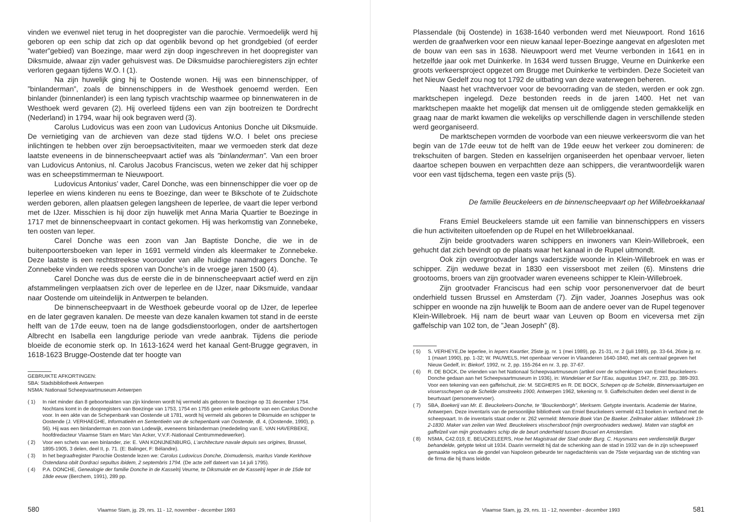vinden we evenwel niet terug in het doopregister van die parochie. Vermoedelijk werd hij geboren op een schip dat zich op dat ogenblik bevond op het grondgebied (of eerder ”water”gebied) van Boezinge, maar werd zijn doop ingeschreven in het doopregister van Diksmuide, alwaar zijn vader gehuisvest was. De Diksmuidse parochieregisters zijn echter verloren gegaan tijdens W.O. I (1).
Na zijn huwelijk ging hij te Oostende wonen. Hij was een binnenschipper, of ”binlanderman”, zoals de binnenschippers in de Westhoek genoemd werden. Een binlander (binnenlander) is een lang typisch vrachtschip waarmee op binnenwateren in de Westhoek werd gevaren (2). Hij overleed tijdens een van zijn bootreizen te Dordrecht (Nederland) in 1794, waar hij ook begraven werd (3).
Carolus Ludovicus was een zoon van Ludovicus Antonius Donche uit Diksmuide. De vernietiging van de archieven van deze stad tijdens W.O. I belet ons preciese inlichtingen te hebben over zijn beroepsactiviteiten, maar we vermoeden sterk dat deze laatste eveneens in de binnenscheepvaart actief was als ”binlanderman”. Van een broer van Ludovicus Antonius, nl. Carolus Jacobus Franciscus, weten we zeker dat hij schipper was en scheepstimmerman te Nieuwpoort.
Ludovicus Antonius’ vader, Carel Donche, was een binnenschipper die voer op de Ieperlee en wiens kinderen nu eens te Boezinge, dan weer te Bikschote of te Zuidschote werden geboren, allen plaatsen gelegen langsheen de Ieperlee, de vaart die Ieper verbond met de IJzer. Misschien is hij door zijn huwelijk met Anna Maria Quartier te Boezinge in 1717 met de binnenscheepvaart in contact gekomen. Hij was herkomstig van Zonnebeke, ten oosten van Ieper.
Carel Donche was een zoon van Jan Baptiste Donche, die we in de buitenpoortersboeken van Ieper in 1691 vermeld vinden als kleermaker te Zonnebeke. Deze laatste is een rechtstreekse voorouder van alle huidige naamdragers Donche. Te Zonnebeke vinden we reeds sporen van Donche’s in de vroege jaren 1500 (4).
Carel Donche was dus de eerste die in de binnenscheepvaart actief werd en zijn afstammelingen verplaatsen zich over de Ieperlee en de IJzer, naar Diksmuide, vandaar naar Oostende om uiteindelijk in Antwerpen te belanden.
De binnenscheepvaart in de Westhoek gebeurde vooral op de IJzer, de Ieperlee en de later gegraven kanalen. De meeste van deze kanalen kwamen tot stand in de eerste helft van de 17de eeuw, toen na de lange godsdienstoorlogen, onder de aartshertogen Albrecht en Isabella een langdurige periode van vrede aanbrak. Tijdens die periode bloeide de economie sterk op. In 1613-1624 werd het kanaal Gent-Brugge gegraven, in 1618-1623 Brugge-Oostende dat ter hoogte van
GEBRUIKTE AFKORTINGEN:
SBA: Stadsbibliotheek Antwerpen
NSMA: Nationaal Scheepvaartmuseum Antwerpen
( 1) In niet minder dan 8 geboorteakten van zijn kinderen wordt hij vermeld als geboren te Boezinge op 31 december 1754. Nochtans komt in de doopregisters van Boezinge van 1753, 1754 en 1755 geen enkele geboorte van een Carolus Donche voor. In een akte van de Schepenbank van Oostende uit 1781, wordt hij vermeld als geboren te Diksmuide en schipper te Oostende (J. VERHAEGHE, Informatieën en Sententieën van de schepenbank van Oostende, dl. 4, (Oostende, 1990), p. 56). Hij was een binlanderman en zoon van Lodewijk, eveneens binlanderman (mededeling van E. VAN HAVERBEKE, hoofdredacteur Vlaamse Stam en Marc Van Acker, V.V.F.-Nationaal Centrummedewerker).
( 2) Voor een schets van een binlander, zie: E. VAN KONIJNENBURG, L’architecture navale depuis ses origines, Brussel, 1895-1905, 3 delen, deel II, p. 71. (E: Balinger, F: Bélandre).
( 3) In het begraafregister Parochie Oostende lezen we: Carolus Ludovicus Donche, Dixmudensis, maritus Vande Kerkhove Ostendana obiit Dordraci sepultus ibidem, 2 septembris 1794. (De acte zelf dateert van 14 juli 1795).
( 4) P.A. DONCHE, Genealogie der familie Donche in de Kasselrij Veurne, te Diksmuide en de Kasselrij Ieper in de 15de tot 18de eeuw (Berchem, 1991), 289 pp.
580 Vlaamse Stam, jg. 29, nrs. 11 - 12, november - december 1993
Plassendale (bij Oostende) in 1638-1640 verbonden werd met Nieuwpoort. Rond 1616 werden de graafwerken voor een nieuw kanaal Ieper-Boezinge aangevat en afgesloten met de bouw van een sas in 1638. Nieuwpoort werd met Veurne verbonden in 1641 en in hetzelfde jaar ook met Duinkerke. In 1634 werd tussen Brugge, Veurne en Duinkerke een groots verkeersproject opgezet om Brugge met Duinkerke te verbinden. Deze Societeit van het Nieuw Gedelf zou nog tot 1792 de uitbating van deze waterwegen beheren.
Naast het vrachtvervoer voor de bevoorrading van de steden, werden er ook zgn. marktschepen ingelegd. Deze bestonden reeds in de jaren 1400. Het net van marktschepen maakte het mogelijk dat mensen uit de omliggende steden gemakkelijk en graag naar de markt kwamen die wekelijks op verschillende dagen in verschillende steden werd georganiseerd.
De marktschepen vormden de voorbode van een nieuwe verkeersvorm die van het begin van de 17de eeuw tot de helft van de 19de eeuw het verkeer zou domineren: de trekschuiten of bargen. Steden en kasselrijen organiseerden het openbaar vervoer, lieten daartoe schepen bouwen en verpachtten deze aan schippers, die verantwoordelijk waren voor een vast tijdschema, tegen een vaste prijs (5).
De familie Beuckeleers en de binnenscheepvaart op het Willebroekkanaal
Frans Emiel Beuckeleers stamde uit een familie van binnenschippers en vissers die hun activiteiten uitoefenden op de Rupel en het Willebroekkanaal.
Zijn beide grootvaders waren schippers en inwoners van Klein-Willebroek, een gehucht dat zich bevindt op de plaats waar het kanaal in de Rupel uitmondt.
Ook zijn overgrootvader langs vaderszijde woonde in Klein-Willebroek en was er schipper. Zijn weduwe bezat in 1830 een vissersboot met zeilen (6). Minstens drie grootooms, broers van zijn grootvader waren eveneens schipper te Klein-Willebroek.
Zijn grootvader Franciscus had een schip voor personenvervoer dat de beurt onderhield tussen Brussel en Amsterdam (7). Zijn vader, Joannes Josephus was ook schipper en woonde na zijn huwelijk te Boom aan de andere oever van de Rupel tegenover Klein-Willebroek. Hij nam de beurt waar van Leuven op Boom en viceversa met zijn gaffelschip van 102 ton, de ”Jean Joseph” (8).
( 5) S. VERHEYE,De Ieperlee, in Iepers Kwartier, 25ste jg. nr. 1 (mei 1989), pp. 21-31, nr. 2 (juli 1989), pp. 33-64, 26ste jg. nr. 1 (maart 1990), pp. 1-32; W. PAUWELS, Het openbaar vervoer in Vlaanderen 1640-1840, met als centraal gegeven het Nieuw Gedelf, in: Biekorf, 1992, nr. 2, pp. 155-264 en nr. 3, pp. 37-67.
( 6) R. DE BOCK, De vrienden van het Nationaal Scheepvaartmuseum (artikel over de schenkingen van Emiel Beuckeleers-Donche gedaan aan het Scheepvaartmuseum in 1936), in: Wandelaer et Sur l’Eau, augustus 1947, nr. 233, pp. 389-393. Voor een tekening van een gaffelschuit, zie: M. SEGHERS en R. DE BOCK, Schepen op de Schelde, Binnenvaartuigen en vissersschepen op de Schelde omstreeks 1900, Antwerpen 1962, tekening nr. 9. Gaffelschuiten deden veel dienst in de beurtvaart (personenvervoer).
( 7) SBA, Boekerij van Mr. E. Beuckeleers-Donche, te ”Bouckenborgh”, Merksem. Getypte inventaris. Academie der Marine, Antwerpen. Deze inventaris van de persoonlijke bibliotheek van Emiel Beuckeleers vermeld 413 boeken in verband met de scheepvaart. In de inventaris staat onder nr. 262 vermeld: Memorie Boek Van De Baeker. Zeilmaker aldaer. Willebroek 19-2-1830. Maker van zeilen van Wed. Beuckeleers visschersboot (mijn overgrootvaders weduwe). Maten van stagfok en gaffelzeil van mijn grootvaders schip die de beurt onderhield tussen Brussel en Amsterdam.
( 8) NSMA, C42.019, E. BEUCKELEERS, Hoe het Magistraat der Stad onder Burg. C. Huysmans een verdienstelijk Burger behandelde, getypte tekst uit 1934. Daarin vermeldt hij dat de schenking aan de stad in 1932 van de in zijn scheepswerf gemaakte replica van de gondel van Napoleon gebeurde ter nagedachtenis van de 75ste verjaardag van de stichting van de firma die hij thans leidde.
Vlaamse Stam, jg. 29, nrs. 11 - 12, november - december 1993 581